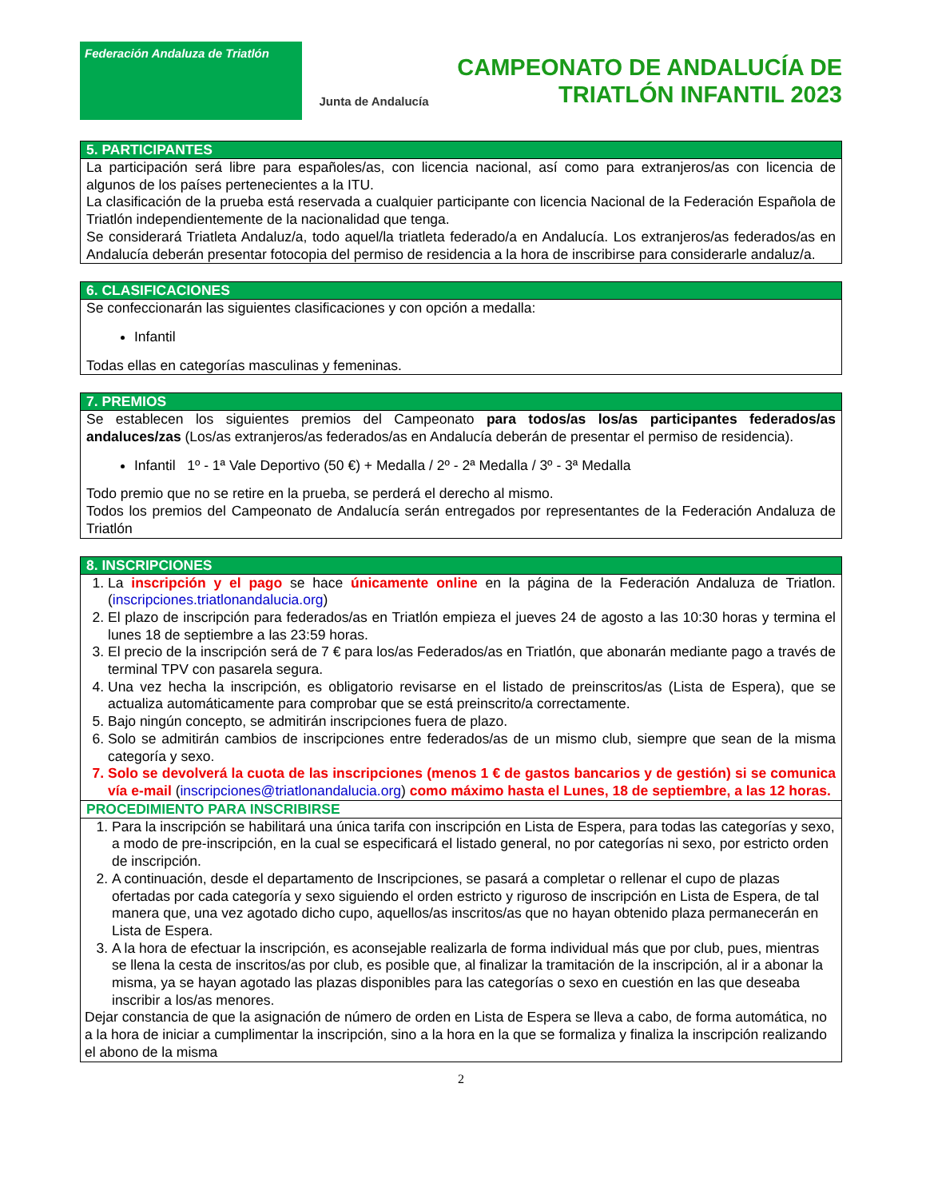Federación Andaluza de Triatlón
Junta de Andalucía
CAMPEONATO DE ANDALUCÍA DE
TRIATLÓN INFANTIL 2023
5. PARTICIPANTES
La participación será libre para españoles/as, con licencia nacional, así como para extranjeros/as con licencia de algunos de los países pertenecientes a la ITU.
La clasificación de la prueba está reservada a cualquier participante con licencia Nacional de la Federación Española de Triatlón independientemente de la nacionalidad que tenga.
Se considerará Triatleta Andaluz/a, todo aquel/la triatleta federado/a en Andalucía. Los extranjeros/as federados/as en Andalucía deberán presentar fotocopia del permiso de residencia a la hora de inscribirse para considerarle andaluz/a.
6. CLASIFICACIONES
Se confeccionarán las siguientes clasificaciones y con opción a medalla:
Infantil
Todas ellas en categorías masculinas y femeninas.
7. PREMIOS
Se establecen los siguientes premios del Campeonato para todos/as los/as participantes federados/as andaluces/zas (Los/as extranjeros/as federados/as en Andalucía deberán de presentar el permiso de residencia).
Infantil 1º - 1ª Vale Deportivo (50 €) + Medalla / 2º - 2ª Medalla / 3º - 3ª Medalla
Todo premio que no se retire en la prueba, se perderá el derecho al mismo.
Todos los premios del Campeonato de Andalucía serán entregados por representantes de la Federación Andaluza de Triatlón
8. INSCRIPCIONES
1. La inscripción y el pago se hace únicamente online en la página de la Federación Andaluza de Triatlon. (inscripciones.triatlonandalucia.org)
2. El plazo de inscripción para federados/as en Triatlón empieza el jueves 24 de agosto a las 10:30 horas y termina el lunes 18 de septiembre a las 23:59 horas.
3. El precio de la inscripción será de 7 € para los/as Federados/as en Triatlón, que abonarán mediante pago a través de terminal TPV con pasarela segura.
4. Una vez hecha la inscripción, es obligatorio revisarse en el listado de preinscritos/as (Lista de Espera), que se actualiza automáticamente para comprobar que se está preinscrito/a correctamente.
5. Bajo ningún concepto, se admitirán inscripciones fuera de plazo.
6. Solo se admitirán cambios de inscripciones entre federados/as de un mismo club, siempre que sean de la misma categoría y sexo.
7. Solo se devolverá la cuota de las inscripciones (menos 1 € de gastos bancarios y de gestión) si se comunica vía e-mail (inscripciones@triatlonandalucia.org) como máximo hasta el Lunes, 18 de septiembre, a las 12 horas.
PROCEDIMIENTO PARA INSCRIBIRSE
1. Para la inscripción se habilitará una única tarifa con inscripción en Lista de Espera, para todas las categorías y sexo, a modo de pre-inscripción, en la cual se especificará el listado general, no por categorías ni sexo, por estricto orden de inscripción.
2. A continuación, desde el departamento de Inscripciones, se pasará a completar o rellenar el cupo de plazas ofertadas por cada categoría y sexo siguiendo el orden estricto y riguroso de inscripción en Lista de Espera, de tal manera que, una vez agotado dicho cupo, aquellos/as inscritos/as que no hayan obtenido plaza permanecerán en Lista de Espera.
3. A la hora de efectuar la inscripción, es aconsejable realizarla de forma individual más que por club, pues, mientras se llena la cesta de inscritos/as por club, es posible que, al finalizar la tramitación de la inscripción, al ir a abonar la misma, ya se hayan agotado las plazas disponibles para las categorías o sexo en cuestión en las que deseaba inscribir a los/as menores.
Dejar constancia de que la asignación de número de orden en Lista de Espera se lleva a cabo, de forma automática, no a la hora de iniciar a cumplimentar la inscripción, sino a la hora en la que se formaliza y finaliza la inscripción realizando el abono de la misma
2